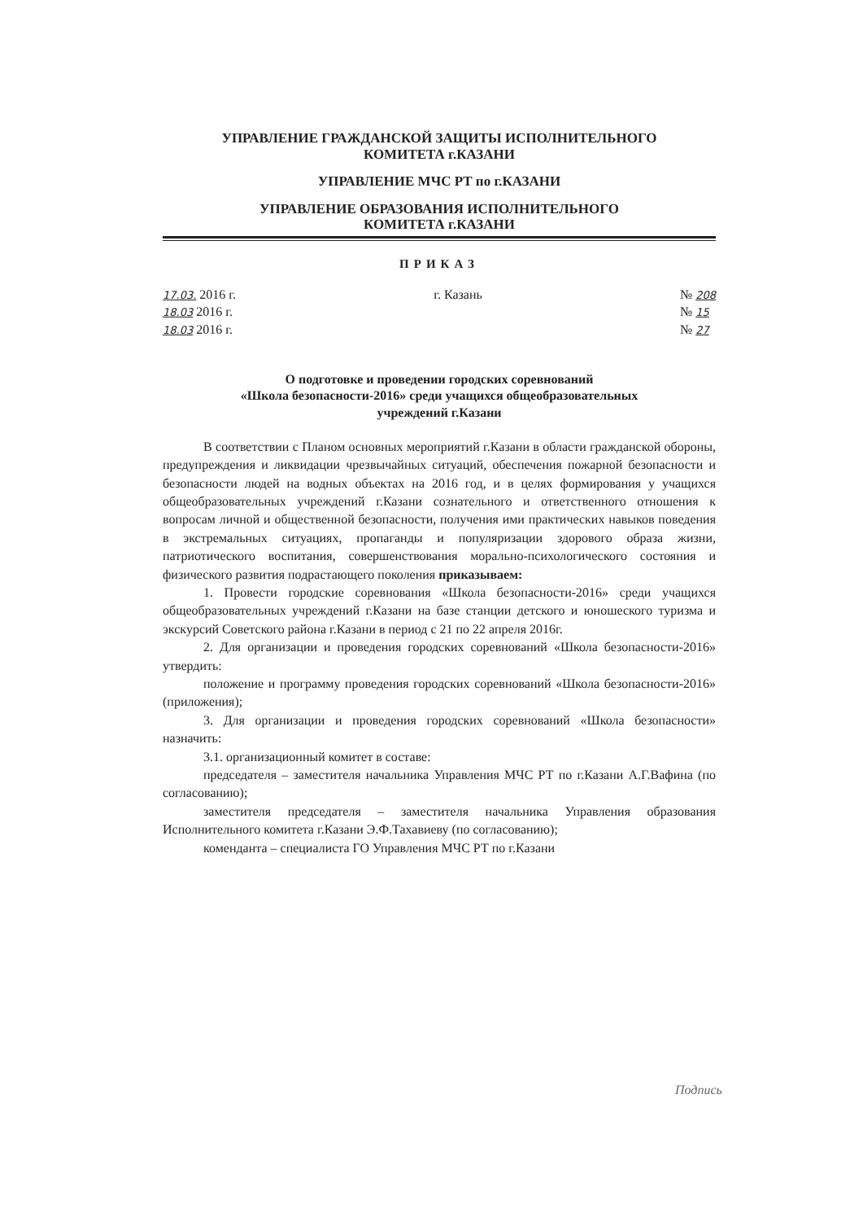УПРАВЛЕНИЕ ГРАЖДАНСКОЙ ЗАЩИТЫ ИСПОЛНИТЕЛЬНОГО
КОМИТЕТА г.КАЗАНИ
УПРАВЛЕНИЕ МЧС РТ по г.КАЗАНИ
УПРАВЛЕНИЕ ОБРАЗОВАНИЯ ИСПОЛНИТЕЛЬНОГО
КОМИТЕТА г.КАЗАНИ
ПРИКАЗ
17.03. 2016 г.
18.03 2016 г.
18.03 2016 г.
г. Казань № 208
№ 15
№ 27
О подготовке и проведении городских соревнований
«Школа безопасности-2016» среди учащихся общеобразовательных
учреждений г.Казани
В соответствии с Планом основных мероприятий г.Казани в области гражданской обороны, предупреждения и ликвидации чрезвычайных ситуаций, обеспечения пожарной безопасности и безопасности людей на водных объектах на 2016 год, и в целях формирования у учащихся общеобразовательных учреждений г.Казани сознательного и ответственного отношения к вопросам личной и общественной безопасности, получения ими практических навыков поведения в экстремальных ситуациях, пропаганды и популяризации здорового образа жизни, патриотического воспитания, совершенствования морально-психологического состояния и физического развития подрастающего поколения приказываем:
1. Провести городские соревнования «Школа безопасности-2016» среди учащихся общеобразовательных учреждений г.Казани на базе станции детского и юношеского туризма и экскурсий Советского района г.Казани в период с 21 по 22 апреля 2016г.
2. Для организации и проведения городских соревнований «Школа безопасности-2016» утвердить:
положение и программу проведения городских соревнований «Школа безопасности-2016» (приложения);
3. Для организации и проведения городских соревнований «Школа безопасности» назначить:
3.1. организационный комитет в составе:
председателя – заместителя начальника Управления МЧС РТ по г.Казани А.Г.Вафина (по согласованию);
заместителя председателя – заместителя начальника Управления образования Исполнительного комитета г.Казани Э.Ф.Тахавиеву (по согласованию);
коменданта – специалиста ГО Управления МЧС РТ по г.Казани
Подпись